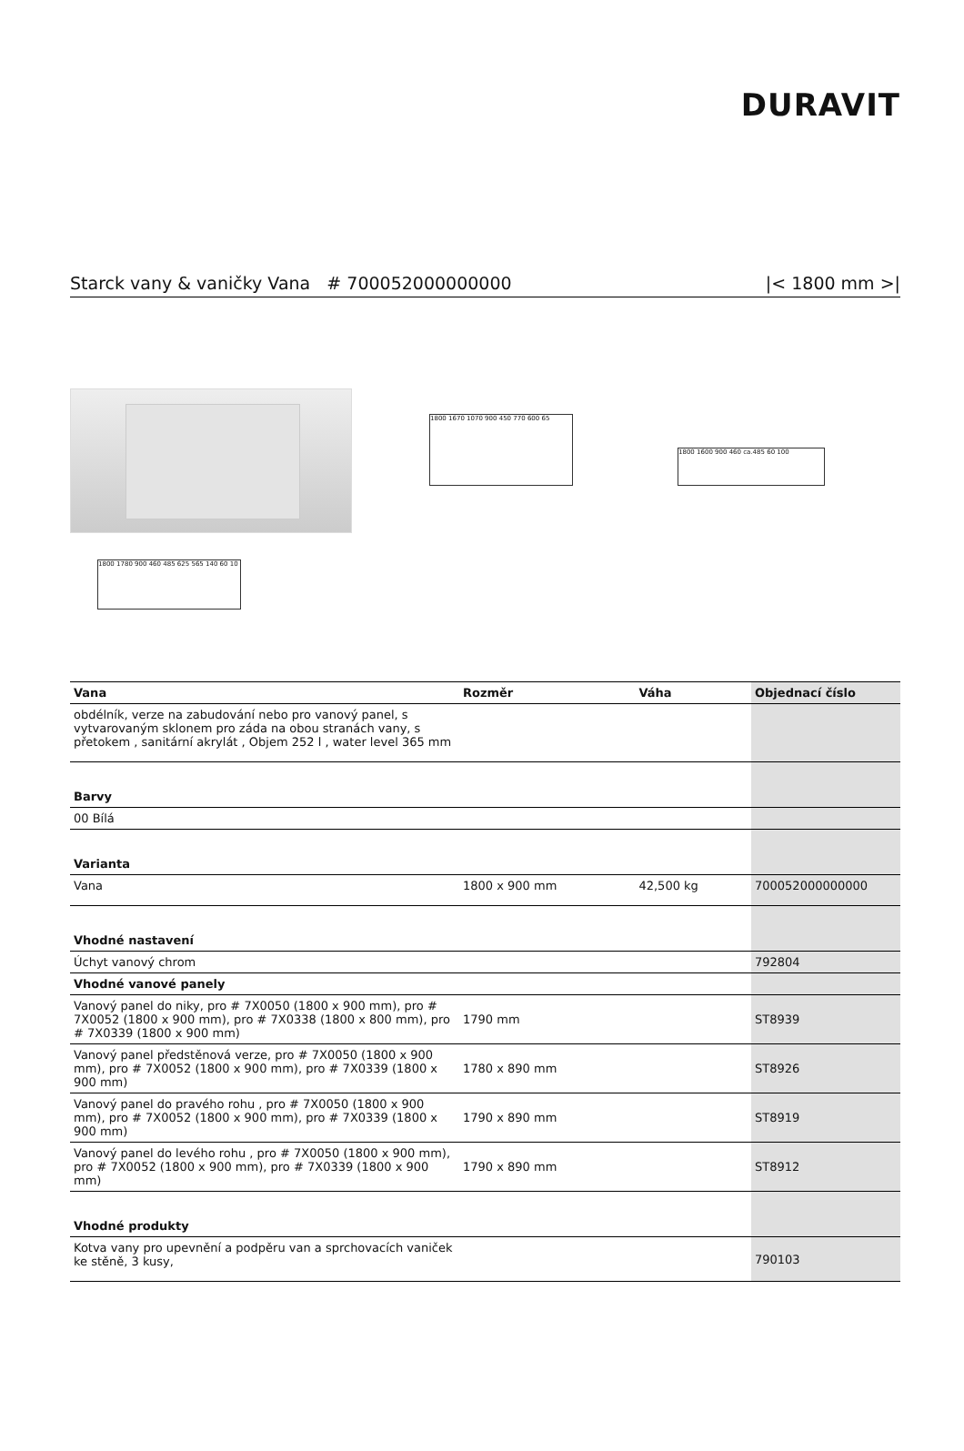DURAVIT
Starck vany & vaničky Vana # 700052000000000 |< 1800 mm >|
1800 1670 1070 900 450 770 600 65
1800 1600 900 460 ca.485 60 100
1800 1780 900 460 485 625 565 140 60 10
| Vana | Rozměr | Váha | Objednací číslo |
| --- | --- | --- | --- |
| obdélník, verze na zabudování nebo pro vanový panel, s vytvarovaným sklonem pro záda na obou stranách vany, s přetokem , sanitární akrylát , Objem 252 l , water level 365 mm | | | |
| Barvy | | | |
| 00 Bílá | | | |
| Varianta | | | |
| Vana | 1800 x 900 mm | 42,500 kg | 700052000000000 |
| Vhodné nastavení | | | |
| Úchyt vanový chrom | | | 792804 |
| Vhodné vanové panely | | | |
| Vanový panel do niky, pro # 7X0050 (1800 x 900 mm), pro # 7X0052 (1800 x 900 mm), pro # 7X0338 (1800 x 800 mm), pro # 7X0339 (1800 x 900 mm) | 1790 mm | | ST8939 |
| Vanový panel předstěnová verze, pro # 7X0050 (1800 x 900 mm), pro # 7X0052 (1800 x 900 mm), pro # 7X0339 (1800 x 900 mm) | 1780 x 890 mm | | ST8926 |
| Vanový panel do pravého rohu , pro # 7X0050 (1800 x 900 mm), pro # 7X0052 (1800 x 900 mm), pro # 7X0339 (1800 x 900 mm) | 1790 x 890 mm | | ST8919 |
| Vanový panel do levého rohu , pro # 7X0050 (1800 x 900 mm), pro # 7X0052 (1800 x 900 mm), pro # 7X0339 (1800 x 900 mm) | 1790 x 890 mm | | ST8912 |
| Vhodné produkty | | | |
| Kotva vany pro upevnění a podpěru van a sprchovacích vaniček ke stěně, 3 kusy, | | | 790103 |